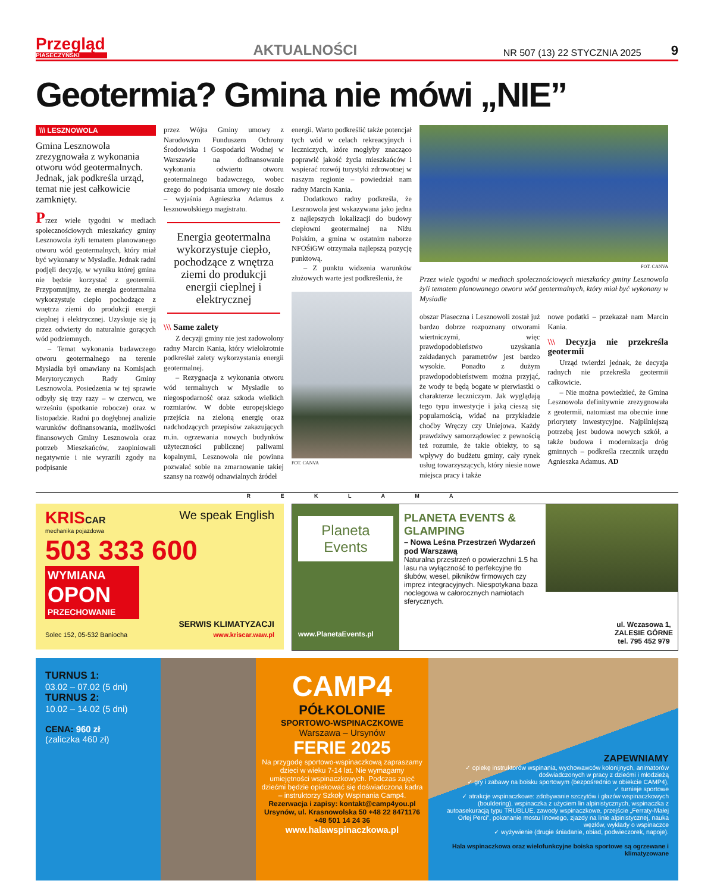Przegląd
PIASECZYŃSKI
AKTUALNOŚCI
NR 507 (13) 22 STYCZNIA 2025
9
Geotermia? Gmina nie mówi „NIE”
\\\ LESZNOWOLA
Gmina Lesznowola zrezygnowała z wykonania otworu wód geotermalnych. Jednak, jak podkreśla urząd, temat nie jest całkowicie zamknięty.
Przez wiele tygodni w mediach społecznościowych mieszkańcy gminy Lesznowola żyli tematem planowanego otworu wód geotermalnych, który miał być wykonany w Mysiadle. Jednak radni podjęli decyzję, w wyniku której gmina nie będzie korzystać z geotermii. Przypomnijmy, że energia geotermalna wykorzystuje ciepło pochodzące z wnętrza ziemi do produkcji energii cieplnej i elektrycznej. Uzyskuje się ją przez odwierty do naturalnie gorących wód podziemnych.
– Temat wykonania badawczego otworu geotermalnego na terenie Mysiadła był omawiany na Komisjach Merytorycznych Rady Gminy Lesznowola. Posiedzenia w tej sprawie odbyły się trzy razy – w czerwcu, we wrześniu (spotkanie robocze) oraz w listopadzie. Radni po dogłębnej analizie warunków dofinansowania, możliwości finansowych Gminy Lesznowola oraz potrzeb Mieszkańców, zaopiniowali negatywnie i nie wyrazili zgody na podpisanie
przez Wójta Gminy umowy z Narodowym Funduszem Ochrony Środowiska i Gospodarki Wodnej w Warszawie na dofinansowanie wykonania odwiertu otworu geotermalnego badawczego, wobec czego do podpisania umowy nie doszło – wyjaśnia Agnieszka Adamus z lesznowolskiego magistratu.
Energia geotermalna wykorzystuje ciepło, pochodzące z wnętrza ziemi do produkcji energii cieplnej i elektrycznej
\\\ Same zalety
Z decyzji gminy nie jest zadowolony radny Marcin Kania, który wielokrotnie podkreślał zalety wykorzystania energii geotermalnej.
– Rezygnacja z wykonania otworu wód termalnych w Mysiadle to niegospodarność oraz szkoda wielkich rozmiarów. W dobie europejskiego przejścia na zieloną energię oraz nadchodzących przepisów zakazujących m.in. ogrzewania nowych budynków użyteczności publicznej paliwami kopalnymi, Lesznowola nie powinna pozwalać sobie na zmarnowanie takiej szansy na rozwój odnawialnych źródeł
energii. Warto podkreślić także potencjał tych wód w celach rekreacyjnych i leczniczych, które mogłyby znacząco poprawić jakość życia mieszkańców i wspierać rozwój turystyki zdrowotnej w naszym regionie – powiedział nam radny Marcin Kania.
Dodatkowo radny podkreśla, że Lesznowola jest wskazywana jako jedna z najlepszych lokalizacji do budowy ciepłowni geotermalnej na Niżu Polskim, a gmina w ostatnim naborze NFOŚiGW otrzymała najlepszą pozycję punktową.
– Z punktu widzenia warunków złożowych warte jest podkreślenia, że
FOT. CANVA
FOT. CANVA
Przez wiele tygodni w mediach społecznościowych mieszkańcy gminy Lesznowola żyli tematem planowanego otworu wód geotermalnych, który miał być wykonany w Mysiadle
obszar Piaseczna i Lesznowoli został już bardzo dobrze rozpoznany otworami wiertniczymi, więc prawdopodobieństwo uzyskania zakładanych parametrów jest bardzo wysokie. Ponadto z dużym prawdopodobieństwem można przyjąć, że wody te będą bogate w pierwiastki o charakterze leczniczym. Jak wyglądają tego typu inwestycje i jaką cieszą się popularnością, widać na przykładzie choćby Wręczy czy Uniejowa. Każdy prawdziwy samorządowiec z pewnością też rozumie, że takie obiekty, to są wpływy do budżetu gminy, cały rynek usług towarzyszących, który niesie nowe miejsca pracy i także
nowe podatki – przekazał nam Marcin Kania.
\\\ Decyzja nie przekreśla geotermii
Urząd twierdzi jednak, że decyzja radnych nie przekreśla geotermii całkowicie.
– Nie można powiedzieć, że Gmina Lesznowola definitywnie zrezygnowała z geotermii, natomiast ma obecnie inne priorytety inwestycyjne. Najpilniejszą potrzebą jest budowa nowych szkół, a także budowa i modernizacja dróg gminnych – podkreśla rzecznik urzędu Agnieszka Adamus. AD
R E K L A M A
KRISCAR We speak English
mechanika pojazdowa
503 333 600
WYMIANA
OPON
PRZECHOWANIE
SERWIS KLIMATYZACJI
Solec 152, 05-532 Baniocha www.kriscar.waw.pl
Planeta Events
www.PlanetaEvents.pl
PLANETA EVENTS & GLAMPING
– Nowa Leśna Przestrzeń Wydarzeń pod Warszawą
Naturalna przestrzeń o powierzchni 1.5 ha lasu na wyłączność to perfekcyjne tło ślubów, wesel, pikników firmowych czy imprez integracyjnych. Niespotykana baza noclegowa w całorocznych namiotach sferycznych.
ul. Wczasowa 1,
ZALESIE GÓRNE
tel. 795 452 979
TURNUS 1:
03.02 – 07.02 (5 dni)
TURNUS 2:
10.02 – 14.02 (5 dni)
CENA: 960 zł
(zaliczka 460 zł)
CAMP4
PÓŁKOLONIE
SPORTOWO-WSPINACZKOWE
Warszawa – Ursynów
FERIE 2025
Na przygodę sportowo-wspinaczkową zapraszamy dzieci w wieku 7-14 lat. Nie wymagamy umiejętności wspinaczkowych. Podczas zajęć dziećmi będzie opiekować się doświadczona kadra – instruktorzy Szkoły Wspinania Camp4.
Rezerwacja i zapisy: kontakt@camp4you.pl Ursynów, ul. Krasnowolska 50 +48 22 8471176 +48 501 14 24 36
www.halawspinaczkowa.pl
ZAPEWNIAMY
✓ opiekę instruktorów wspinania, wychowawców kolonijnych, animatorów doświadczonych w pracy z dziećmi i młodzieżą
✓ gry i zabawy na boisku sportowym (bezpośrednio w obiekcie CAMP4),
✓ turnieje sportowe
✓ atrakcje wspinaczkowe: zdobywanie szczytów i głazów wspinaczkowych (bouldering), wspinaczka z użyciem lin alpinistycznych, wspinaczka z autoasekuracją typu TRUBLUE, zawody wspinaczkowe, przejście „Ferraty-Małej Orlej Perci”, pokonanie mostu linowego, zjazdy na linie alpinistycznej, nauka węzłów, wykłady o wspinaczce
✓ wyżywienie (drugie śniadanie, obiad, podwieczorek, napoje).
Hala wspinaczkowa oraz wielofunkcyjne boiska sportowe są ogrzewane i klimatyzowane